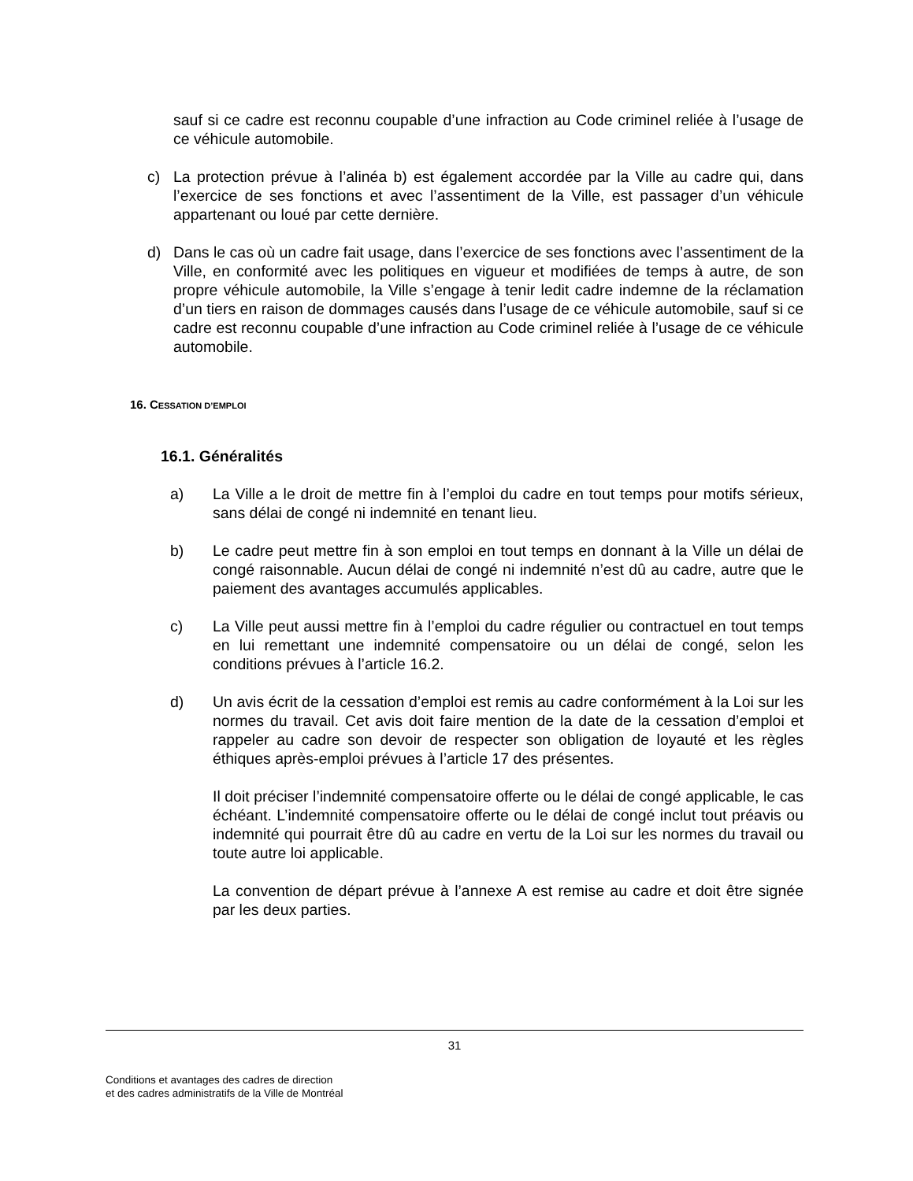sauf si ce cadre est reconnu coupable d’une infraction au Code criminel reliée à l’usage de ce véhicule automobile.
c) La protection prévue à l’alinéa b) est également accordée par la Ville au cadre qui, dans l’exercice de ses fonctions et avec l’assentiment de la Ville, est passager d’un véhicule appartenant ou loué par cette dernière.
d) Dans le cas où un cadre fait usage, dans l’exercice de ses fonctions avec l’assentiment de la Ville, en conformité avec les politiques en vigueur et modifiées de temps à autre, de son propre véhicule automobile, la Ville s’engage à tenir ledit cadre indemne de la réclamation d’un tiers en raison de dommages causés dans l’usage de ce véhicule automobile, sauf si ce cadre est reconnu coupable d’une infraction au Code criminel reliée à l’usage de ce véhicule automobile.
16. CESSATION D’EMPLOI
16.1. Généralités
a) La Ville a le droit de mettre fin à l’emploi du cadre en tout temps pour motifs sérieux, sans délai de congé ni indemnité en tenant lieu.
b) Le cadre peut mettre fin à son emploi en tout temps en donnant à la Ville un délai de congé raisonnable. Aucun délai de congé ni indemnité n’est dû au cadre, autre que le paiement des avantages accumulés applicables.
c) La Ville peut aussi mettre fin à l’emploi du cadre régulier ou contractuel en tout temps en lui remettant une indemnité compensatoire ou un délai de congé, selon les conditions prévues à l’article 16.2.
d) Un avis écrit de la cessation d’emploi est remis au cadre conformément à la Loi sur les normes du travail. Cet avis doit faire mention de la date de la cessation d’emploi et rappeler au cadre son devoir de respecter son obligation de loyauté et les règles éthiques après-emploi prévues à l’article 17 des présentes.
Il doit préciser l’indemnité compensatoire offerte ou le délai de congé applicable, le cas échéant. L’indemnité compensatoire offerte ou le délai de congé inclut tout préavis ou indemnité qui pourrait être dû au cadre en vertu de la Loi sur les normes du travail ou toute autre loi applicable.
La convention de départ prévue à l’annexe A est remise au cadre et doit être signée par les deux parties.
31
Conditions et avantages des cadres de direction
et des cadres administratifs de la Ville de Montréal